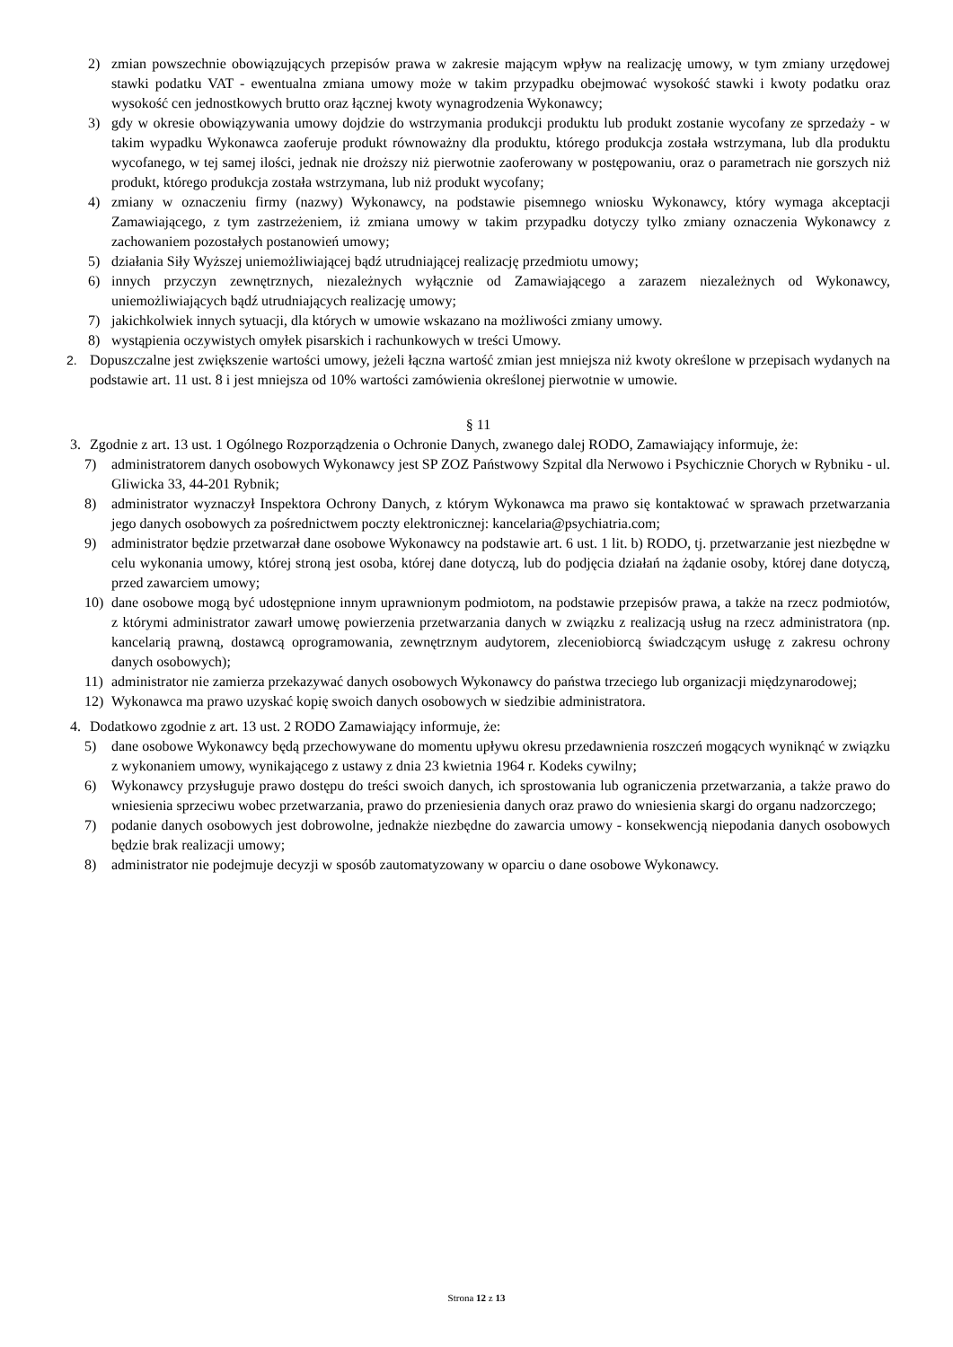2) zmian powszechnie obowiązujących przepisów prawa w zakresie mającym wpływ na realizację umowy, w tym zmiany urzędowej stawki podatku VAT - ewentualna zmiana umowy może w takim przypadku obejmować wysokość stawki i kwoty podatku oraz wysokość cen jednostkowych brutto oraz łącznej kwoty wynagrodzenia Wykonawcy;
3) gdy w okresie obowiązywania umowy dojdzie do wstrzymania produkcji produktu lub produkt zostanie wycofany ze sprzedaży - w takim wypadku Wykonawca zaoferuje produkt równoważny dla produktu, którego produkcja została wstrzymana, lub dla produktu wycofanego, w tej samej ilości, jednak nie droższy niż pierwotnie zaoferowany w postępowaniu, oraz o parametrach nie gorszych niż produkt, którego produkcja została wstrzymana, lub niż produkt wycofany;
4) zmiany w oznaczeniu firmy (nazwy) Wykonawcy, na podstawie pisemnego wniosku Wykonawcy, który wymaga akceptacji Zamawiającego, z tym zastrzeżeniem, iż zmiana umowy w takim przypadku dotyczy tylko zmiany oznaczenia Wykonawcy z zachowaniem pozostałych postanowień umowy;
5) działania Siły Wyższej uniemożliwiającej bądź utrudniającej realizację przedmiotu umowy;
6) innych przyczyn zewnętrznych, niezależnych wyłącznie od Zamawiającego a zarazem niezależnych od Wykonawcy, uniemożliwiających bądź utrudniających realizację umowy;
7) jakichkolwiek innych sytuacji, dla których w umowie wskazano na możliwości zmiany umowy.
8) wystąpienia oczywistych omyłek pisarskich i rachunkowych w treści Umowy.
2. Dopuszczalne jest zwiększenie wartości umowy, jeżeli łączna wartość zmian jest mniejsza niż kwoty określone w przepisach wydanych na podstawie art. 11 ust. 8 i jest mniejsza od 10% wartości zamówienia określonej pierwotnie w umowie.
§ 11
3. Zgodnie z art. 13 ust. 1 Ogólnego Rozporządzenia o Ochronie Danych, zwanego dalej RODO, Zamawiający informuje, że:
7) administratorem danych osobowych Wykonawcy jest SP ZOZ Państwowy Szpital dla Nerwowo i Psychicznie Chorych w Rybniku - ul. Gliwicka 33, 44-201 Rybnik;
8) administrator wyznaczył Inspektora Ochrony Danych, z którym Wykonawca ma prawo się kontaktować w sprawach przetwarzania jego danych osobowych za pośrednictwem poczty elektronicznej: kancelaria@psychiatria.com;
9) administrator będzie przetwarzał dane osobowe Wykonawcy na podstawie art. 6 ust. 1 lit. b) RODO, tj. przetwarzanie jest niezbędne w celu wykonania umowy, której stroną jest osoba, której dane dotyczą, lub do podjęcia działań na żądanie osoby, której dane dotyczą, przed zawarciem umowy;
10) dane osobowe mogą być udostępnione innym uprawnionym podmiotom, na podstawie przepisów prawa, a także na rzecz podmiotów, z którymi administrator zawarł umowę powierzenia przetwarzania danych w związku z realizacją usług na rzecz administratora (np. kancelarią prawną, dostawcą oprogramowania, zewnętrznym audytorem, zleceniobiorcą świadczącym usługę z zakresu ochrony danych osobowych);
11) administrator nie zamierza przekazywać danych osobowych Wykonawcy do państwa trzeciego lub organizacji międzynarodowej;
12) Wykonawca ma prawo uzyskać kopię swoich danych osobowych w siedzibie administratora.
4. Dodatkowo zgodnie z art. 13 ust. 2 RODO Zamawiający informuje, że:
5) dane osobowe Wykonawcy będą przechowywane do momentu upływu okresu przedawnienia roszczeń mogących wyniknąć w związku z wykonaniem umowy, wynikającego z ustawy z dnia 23 kwietnia 1964 r. Kodeks cywilny;
6) Wykonawcy przysługuje prawo dostępu do treści swoich danych, ich sprostowania lub ograniczenia przetwarzania, a także prawo do wniesienia sprzeciwu wobec przetwarzania, prawo do przeniesienia danych oraz prawo do wniesienia skargi do organu nadzorczego;
7) podanie danych osobowych jest dobrowolne, jednakże niezbędne do zawarcia umowy - konsekwencją niepodania danych osobowych będzie brak realizacji umowy;
8) administrator nie podejmuje decyzji w sposób zautomatyzowany w oparciu o dane osobowe Wykonawcy.
Strona 12 z 13